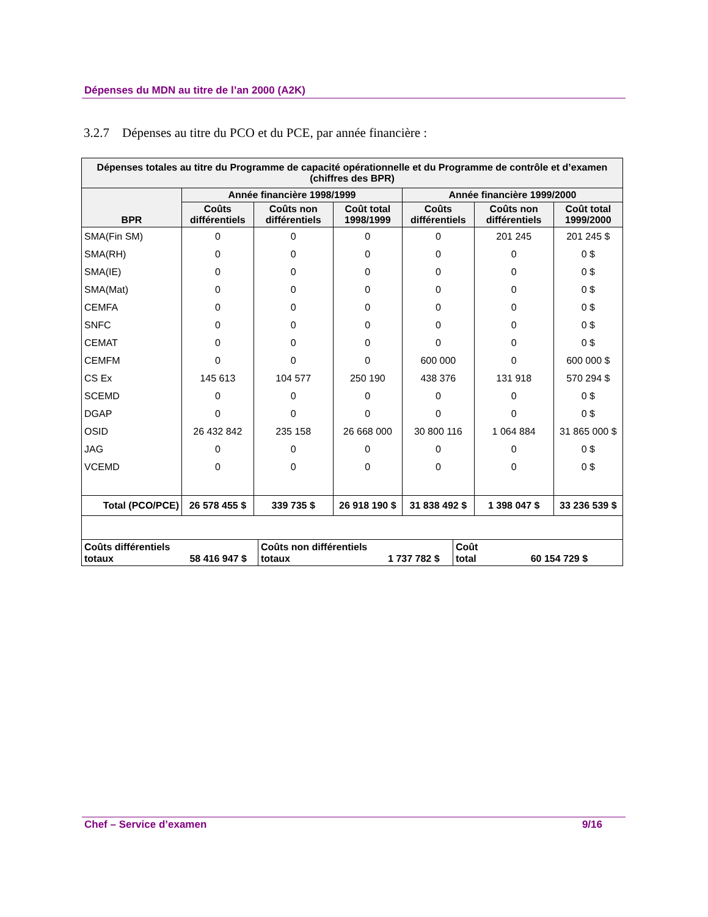Dépenses du MDN au titre de l’an 2000 (A2K)
3.2.7 Dépenses au titre du PCO et du PCE, par année financière :
| Dépenses totales au titre du Programme de capacité opérationnelle et du Programme de contrôle et d’examen (chiffres des BPR) | | | | | | |
| --- | --- | --- | --- | --- | --- | --- |
| BPR | Année financière 1998/1999 | | | Année financière 1999/2000 | | |
| | Coûts différentiels | Coûts non différentiels | Coût total 1998/1999 | Coûts différentiels | Coûts non différentiels | Coût total 1999/2000 |
| SMA(Fin SM) | 0 | 0 | 0 | 0 | 201 245 | 201 245 $ |
| SMA(RH) | 0 | 0 | 0 | 0 | 0 | 0 $ |
| SMA(IE) | 0 | 0 | 0 | 0 | 0 | 0 $ |
| SMA(Mat) | 0 | 0 | 0 | 0 | 0 | 0 $ |
| CEMFA | 0 | 0 | 0 | 0 | 0 | 0 $ |
| SNFC | 0 | 0 | 0 | 0 | 0 | 0 $ |
| CEMAT | 0 | 0 | 0 | 0 | 0 | 0 $ |
| CEMFM | 0 | 0 | 0 | 600 000 | 0 | 600 000 $ |
| CS Ex | 145 613 | 104 577 | 250 190 | 438 376 | 131 918 | 570 294 $ |
| SCEMD | 0 | 0 | 0 | 0 | 0 | 0 $ |
| DGAP | 0 | 0 | 0 | 0 | 0 | 0 $ |
| OSID | 26 432 842 | 235 158 | 26 668 000 | 30 800 116 | 1 064 884 | 31 865 000 $ |
| JAG | 0 | 0 | 0 | 0 | 0 | 0 $ |
| VCEMD | 0 | 0 | 0 | 0 | 0 | 0 $ |
| Total (PCO/PCE) | 26 578 455 $ | 339 735 $ | 26 918 190 $ | 31 838 492 $ | 1 398 047 $ | 33 236 539 $ |
| Coûts différentiels totaux 58 416 947 $ | Coûts non différentiels totaux 1 737 782 $ | Coût total 60 154 729 $ |
Chef – Service d’examen 9/16